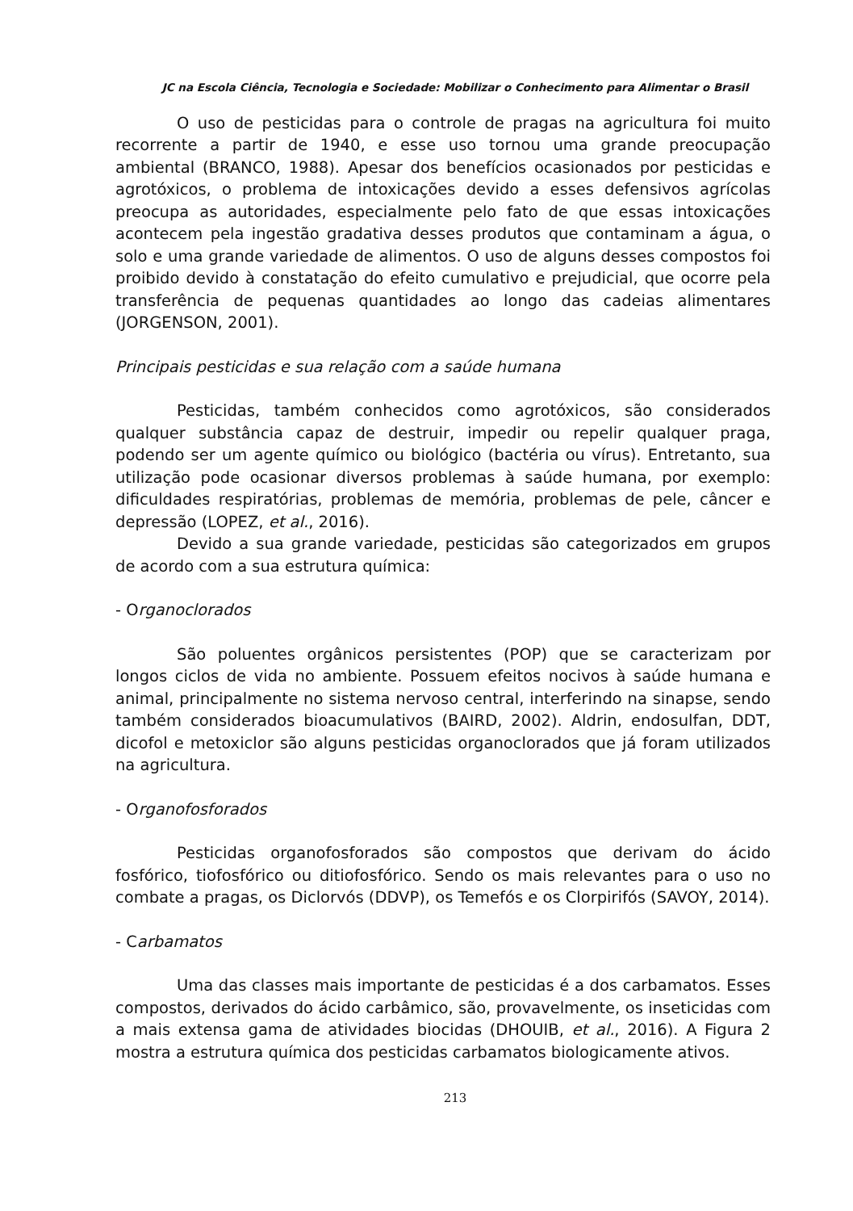JC na Escola Ciência, Tecnologia e Sociedade: Mobilizar o Conhecimento para Alimentar o Brasil
O uso de pesticidas para o controle de pragas na agricultura foi muito recorrente a partir de 1940, e esse uso tornou uma grande preocupação ambiental (BRANCO, 1988). Apesar dos benefícios ocasionados por pesticidas e agrotóxicos, o problema de intoxicações devido a esses defensivos agrícolas preocupa as autoridades, especialmente pelo fato de que essas intoxicações acontecem pela ingestão gradativa desses produtos que contaminam a água, o solo e uma grande variedade de alimentos. O uso de alguns desses compostos foi proibido devido à constatação do efeito cumulativo e prejudicial, que ocorre pela transferência de pequenas quantidades ao longo das cadeias alimentares (JORGENSON, 2001).
Principais pesticidas e sua relação com a saúde humana
Pesticidas, também conhecidos como agrotóxicos, são considerados qualquer substância capaz de destruir, impedir ou repelir qualquer praga, podendo ser um agente químico ou biológico (bactéria ou vírus). Entretanto, sua utilização pode ocasionar diversos problemas à saúde humana, por exemplo: dificuldades respiratórias, problemas de memória, problemas de pele, câncer e depressão (LOPEZ, et al., 2016).
Devido a sua grande variedade, pesticidas são categorizados em grupos de acordo com a sua estrutura química:
- Organoclorados
São poluentes orgânicos persistentes (POP) que se caracterizam por longos ciclos de vida no ambiente. Possuem efeitos nocivos à saúde humana e animal, principalmente no sistema nervoso central, interferindo na sinapse, sendo também considerados bioacumulativos (BAIRD, 2002). Aldrin, endosulfan, DDT, dicofol e metoxiclor são alguns pesticidas organoclorados que já foram utilizados na agricultura.
- Organofosforados
Pesticidas organofosforados são compostos que derivam do ácido fosfórico, tiofosfórico ou ditiofosfórico. Sendo os mais relevantes para o uso no combate a pragas, os Diclorvós (DDVP), os Temefós e os Clorpirifós (SAVOY, 2014).
- Carbamatos
Uma das classes mais importante de pesticidas é a dos carbamatos. Esses compostos, derivados do ácido carbâmico, são, provavelmente, os inseticidas com a mais extensa gama de atividades biocidas (DHOUIB, et al., 2016). A Figura 2 mostra a estrutura química dos pesticidas carbamatos biologicamente ativos.
213